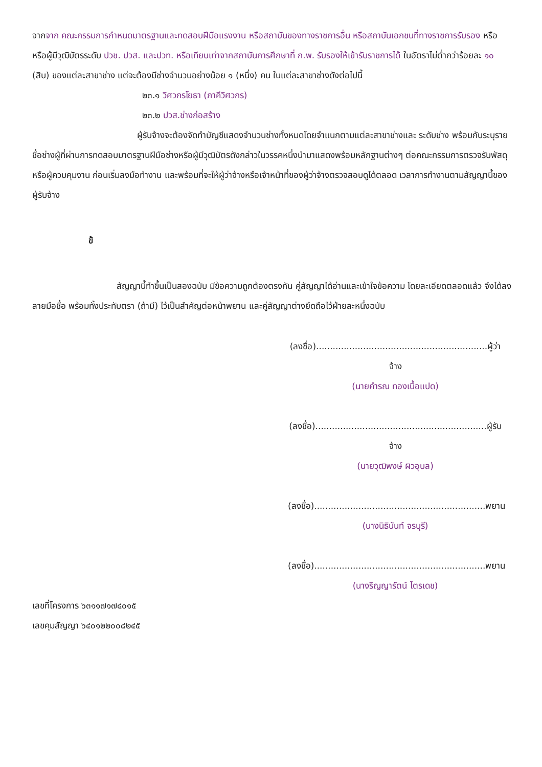จากจาก คณะกรรมการกำหนดมาตรฐานและทดสอบฝีมือแรงงาน หรือสถาบันของทางราชการอื่น หรือสถาบันเอกชนที่ทางราชการรับรอง หรือหรือผู้มีวุฒิบัตรระดับ ปวช. ปวส. และปวท. หรือเทียบเท่าจากสถาบันการศึกษาที่ ก.พ. รับรองให้เข้ารับราชการได้ ในอัตราไม่ต่ำกว่าร้อยละ ๑๐ (สิบ) ของแต่ละสาขาช่าง แต่จะต้องมีช่างจำนวนอย่างน้อย ๑ (หนึ่ง) คน ในแต่ละสาขาช่างดังต่อไปนี้
๒๓.๑ วิศวกรโยธา (ภาคีวิศวกร)
๒๓.๒ ปวส.ช่างก่อสร้าง
ผู้รับจ้างจะต้องจัดทำบัญชีแสดงจำนวนช่างทั้งหมดโดยจำแนกตามแต่ละสาขาช่างและ ระดับช่าง พร้อมกับระบุรายชื่อช่างผู้ที่ผ่านการทดสอบมาตรฐานฝีมือช่างหรือผู้มีวุฒิบัตรดังกล่าวในวรรคหนึ่งนำมาแสดงพร้อมหลักฐานต่างๆ ต่อคณะกรรมการตรวจรับพัสดุหรือผู้ควบคุมงาน ก่อนเริ่มลงมือทำงาน และพร้อมที่จะให้ผู้ว่าจ้างหรือเจ้าหน้าที่ของผู้ว่าจ้างตรวจสอบดูได้ตลอด เวลาการทำงานตามสัญญานี้ของผู้รับจ้าง
ข้
สัญญานี้ทำขึ้นเป็นสองฉบับ มีข้อความถูกต้องตรงกัน คู่สัญญาได้อ่านและเข้าใจข้อความ โดยละเอียดตลอดแล้ว จึงได้ลงลายมือชื่อ พร้อมทั้งประทับตรา (ถ้ามี) ไว้เป็นสำคัญต่อหน้าพยาน และคู่สัญญาต่างยึดถือไว้ฝ่ายละหนึ่งฉบับ
(ลงชื่อ)..............................................................ผู้ว่าจ้าง
(นายคำรณ ทองเนื้อแปด)
(ลงชื่อ)..............................................................ผู้รับจ้าง
(นายวุฒิพงษ์ ผิวอุบล)
(ลงชื่อ)..............................................................พยาน
(นางนิธินันท์ จรบุรี)
(ลงชื่อ)..............................................................พยาน
(นางริญญารัตน์ ไตรเดช)
เลขที่โครงการ ๖๓๑๑๗๑๗๔๐๑๕
เลขคุมสัญญา ๖๔๐๑๒๒๐๐๘๒๔๕